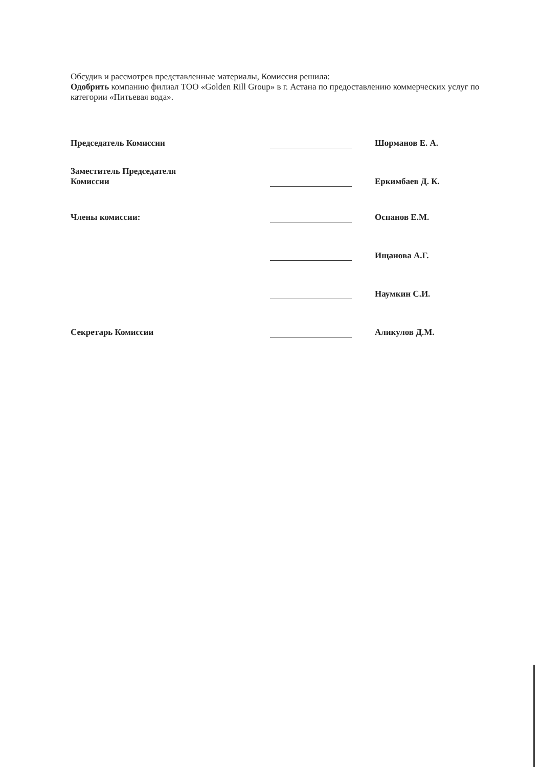Обсудив и рассмотрев представленные материалы, Комиссия решила:
Одобрить компанию филиал ТОО «Golden Rill Group» в г. Астана по предоставлению коммерческих услуг по категории «Питьевая вода».
Председатель Комиссии
Шорманов Е. А.
Заместитель Председателя
Комиссии
Еркимбаев Д. К.
Члены комиссии:
Оспанов Е.М.
Ищанова А.Г.
Наумкин С.И.
Секретарь Комиссии
Аликулов Д.М.